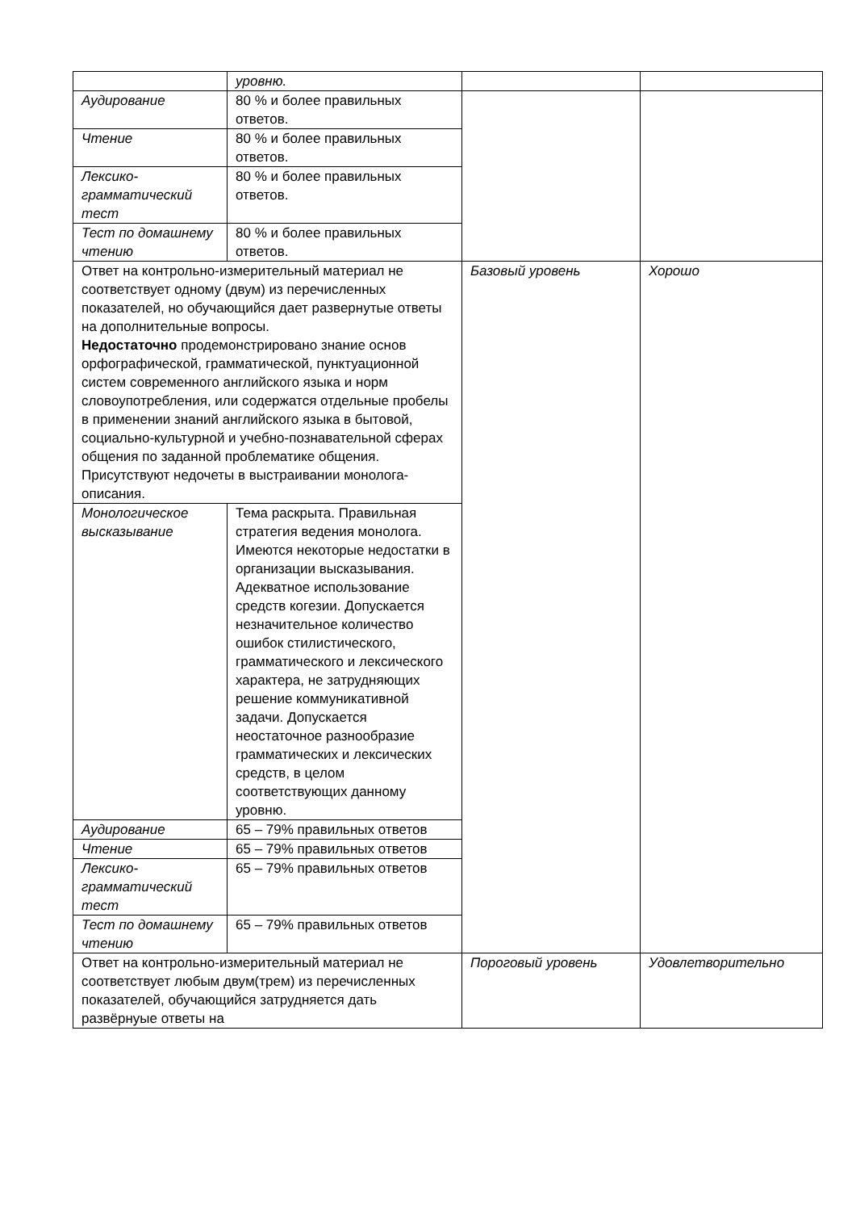| | уровню. | | |
| Аудирование | 80 % и более правильных ответов. | | |
| Чтение | 80 % и более правильных ответов. | | |
| Лексико-грамматический тест | 80 % и более правильных ответов. | | |
| Тест по домашнему чтению | 80 % и более правильных ответов. | | |
| Ответ на контрольно-измерительный материал не соответствует одному (двум) из перечисленных показателей, но обучающийся дает развернутые ответы на дополнительные вопросы. Недостаточно продемонстрировано знание основ орфографической, грамматической, пунктуационной систем современного английского языка и норм словоупотребления, или содержатся отдельные пробелы в применении знаний английского языка в бытовой, социально-культурной и учебно-познавательной сферах общения по заданной проблематике общения. Присутствуют недочеты в выстраивании монолога-описания. | | Базовый уровень | Хорошо |
| Монологическое высказывание | Тема раскрыта. Правильная стратегия ведения монолога. Имеются некоторые недостатки в организации высказывания. Адекватное использование средств когезии. Допускается незначительное количество ошибок стилистического, грамматического и лексического характера, не затрудняющих решение коммуникативной задачи. Допускается неостаточное разнообразие грамматических и лексических средств, в целом соответствующих данному уровню. | | |
| Аудирование | 65 – 79% правильных ответов | | |
| Чтение | 65 – 79% правильных ответов | | |
| Лексико-грамматический тест | 65 – 79% правильных ответов | | |
| Тест по домашнему чтению | 65 – 79% правильных ответов | | |
| Ответ на контрольно-измерительный материал не соответствует любым двум(трем) из перечисленных показателей, обучающийся затрудняется дать развёрнуые ответы на | | Пороговый уровень | Удовлетворительно |